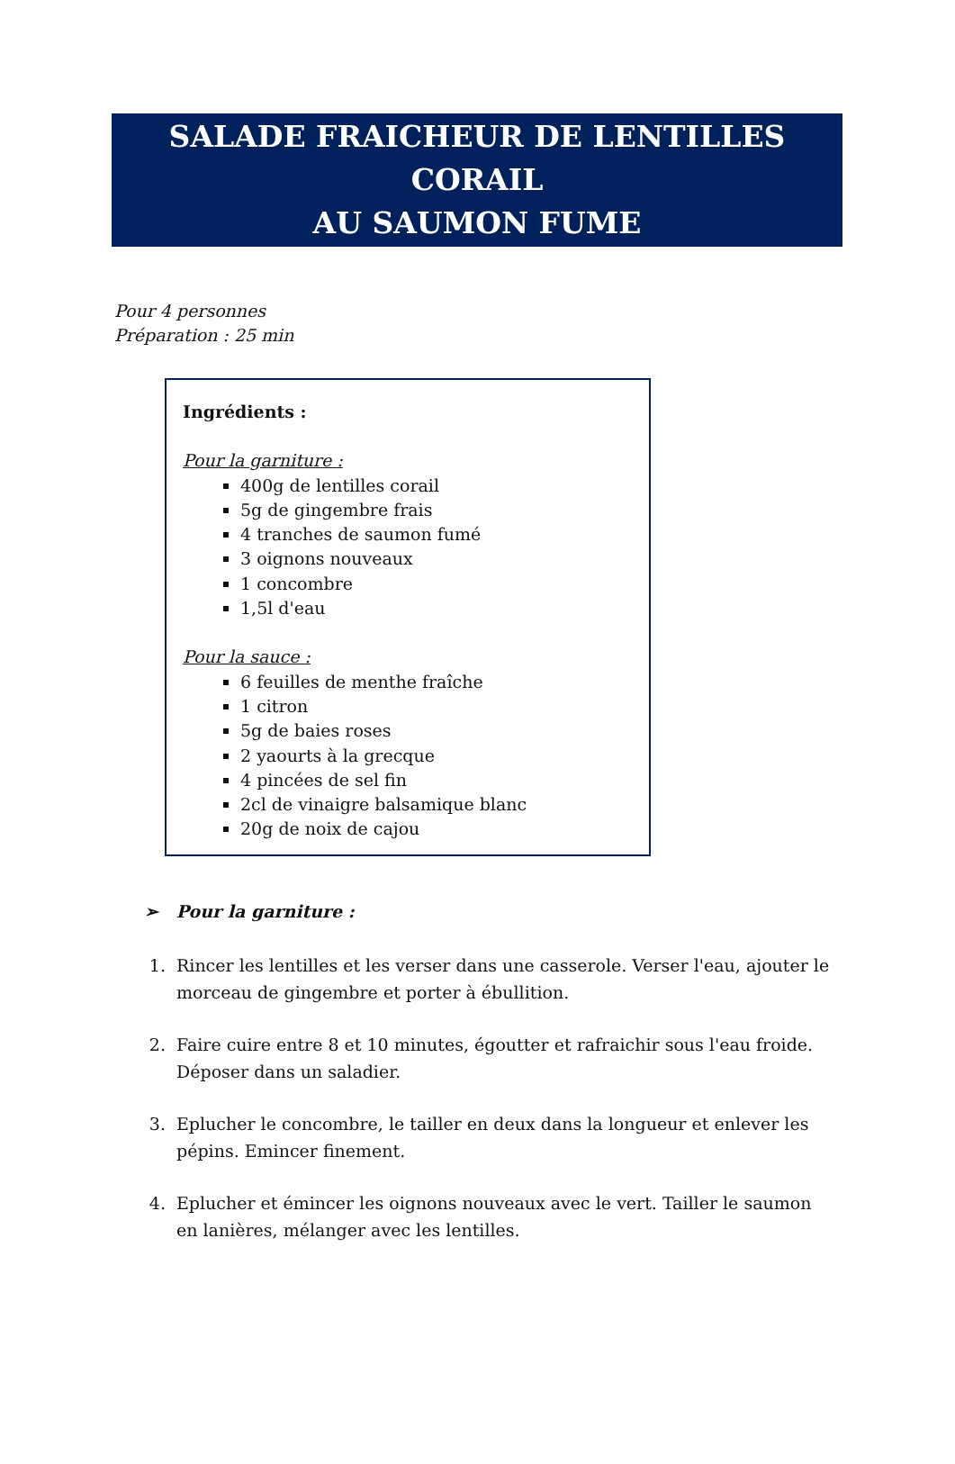SALADE FRAICHEUR DE LENTILLES CORAIL
AU SAUMON FUME
Pour 4 personnes
Préparation : 25 min
Ingrédients :
Pour la garniture :
400g de lentilles corail
5g de gingembre frais
4 tranches de saumon fumé
3 oignons nouveaux
1 concombre
1,5l d'eau
Pour la sauce :
6 feuilles de menthe fraîche
1 citron
5g de baies roses
2 yaourts à la grecque
4 pincées de sel fin
2cl de vinaigre balsamique blanc
20g de noix de cajou
➢ Pour la garniture :
1. Rincer les lentilles et les verser dans une casserole. Verser l'eau, ajouter le morceau de gingembre et porter à ébullition.
2. Faire cuire entre 8 et 10 minutes, égoutter et rafraichir sous l'eau froide. Déposer dans un saladier.
3. Eplucher le concombre, le tailler en deux dans la longueur et enlever les pépins. Emincer finement.
4. Eplucher et émincer les oignons nouveaux avec le vert. Tailler le saumon en lanières, mélanger avec les lentilles.